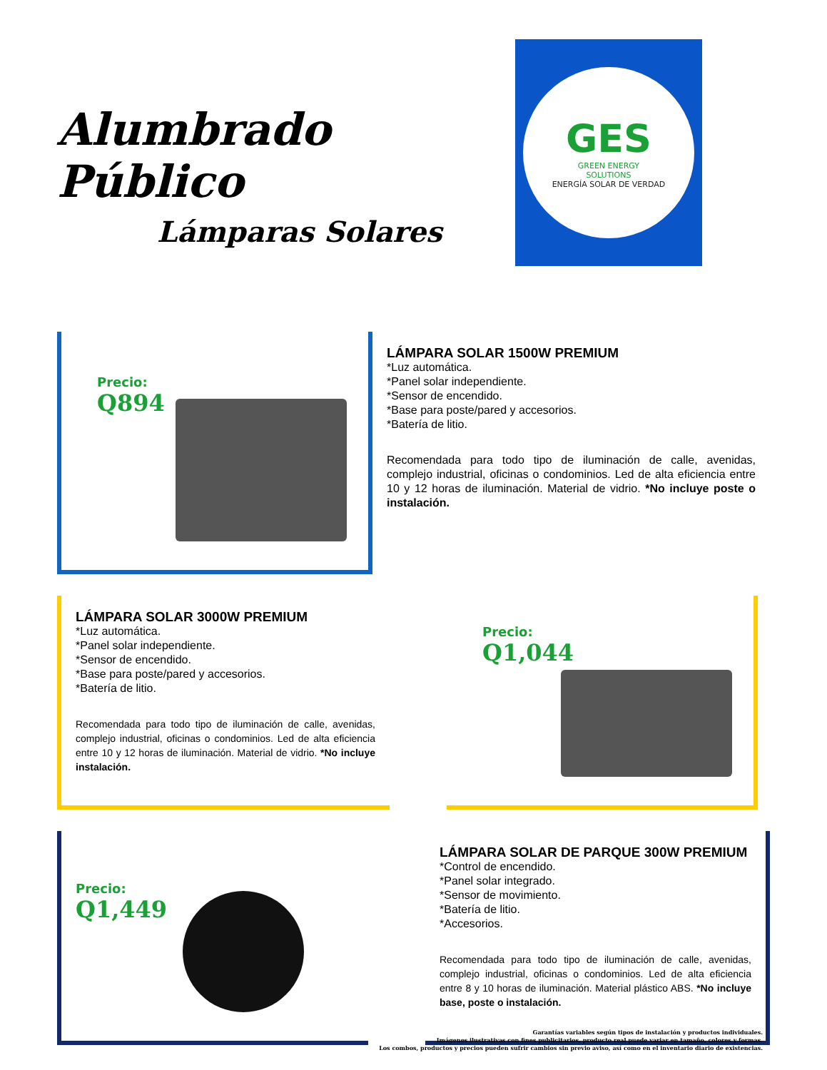Alumbrado Público
Lámparas Solares
GES
GREEN ENERGY
SOLUTIONS
ENERGÍA SOLAR DE VERDAD
Precio:
Q894
LÁMPARA SOLAR 1500W PREMIUM
*Luz automática.
*Panel solar independiente.
*Sensor de encendido.
*Base para poste/pared y accesorios.
*Batería de litio.
Recomendada para todo tipo de iluminación de calle, avenidas, complejo industrial, oficinas o condominios. Led de alta eficiencia entre 10 y 12 horas de iluminación. Material de vidrio. *No incluye poste o instalación.
LÁMPARA SOLAR 3000W PREMIUM
*Luz automática.
*Panel solar independiente.
*Sensor de encendido.
*Base para poste/pared y accesorios.
*Batería de litio.
Recomendada para todo tipo de iluminación de calle, avenidas, complejo industrial, oficinas o condominios. Led de alta eficiencia entre 10 y 12 horas de iluminación. Material de vidrio. *No incluye instalación.
Precio:
Q1,044
Precio:
Q1,449
LÁMPARA SOLAR DE PARQUE 300W PREMIUM
*Control de encendido.
*Panel solar integrado.
*Sensor de movimiento.
*Batería de litio.
*Accesorios.
Recomendada para todo tipo de iluminación de calle, avenidas, complejo industrial, oficinas o condominios. Led de alta eficiencia entre 8 y 10 horas de iluminación. Material plástico ABS. *No incluye base, poste o instalación.
Garantías variables según tipos de instalación y productos individuales.
Imágenes ilustrativas con fines publicitarios, producto real puede variar en tamaño, colores y formas.
Los combos, productos y precios pueden sufrir cambios sin previo aviso, así como en el inventario diario de existencias.